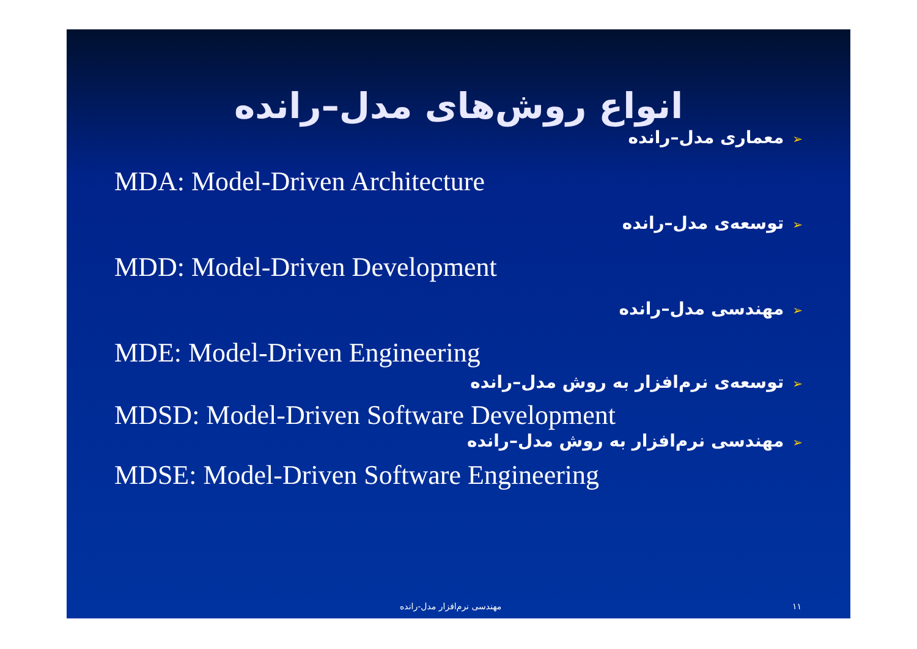انواع روش‌های مدل–رانده
➢معماری مدل–رانده
MDA: Model-Driven Architecture
➢توسعه‌ی مدل–رانده
MDD: Model-Driven Development
➢مهندسی مدل–رانده
MDE: Model-Driven Engineering
➢توسعه‌ی نرم‌افزار به روش مدل–رانده
MDSD: Model-Driven Software Development
➢مهندسی نرم‌افزار به روش مدل–رانده
MDSE: Model-Driven Software Engineering
مهندسی نرم‌افزار مدل-رانده ۱۱